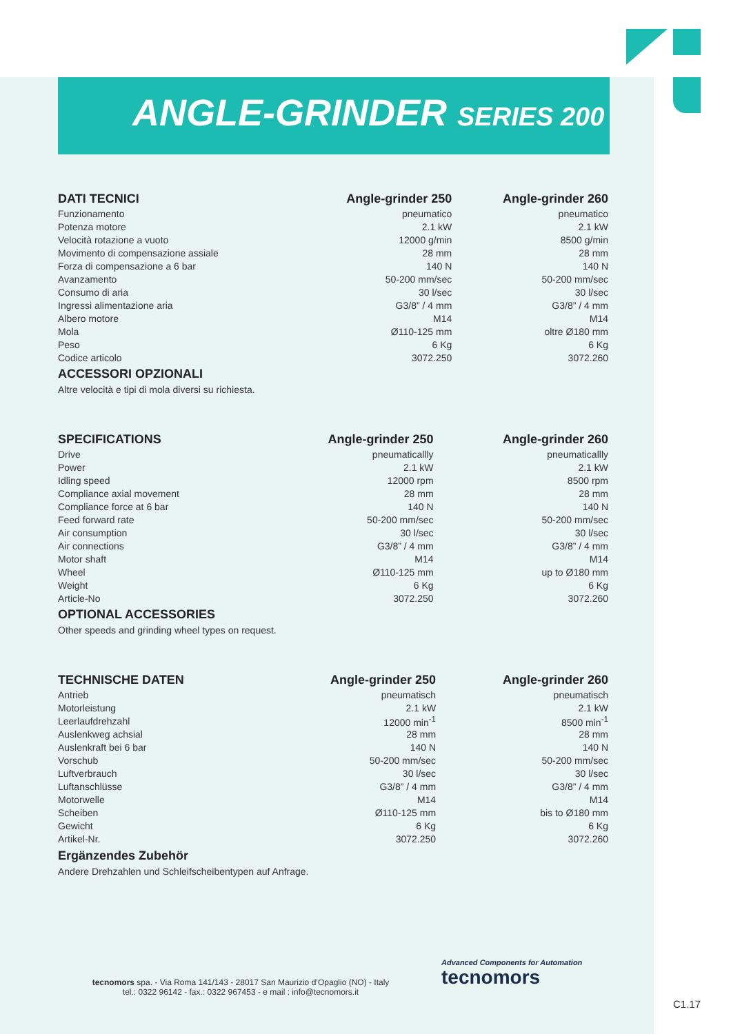ANGLE-GRINDER SERIES 200
| DATI TECNICI | Angle-grinder 250 | Angle-grinder 260 |
| --- | --- | --- |
| Funzionamento | pneumatico | pneumatico |
| Potenza motore | 2.1 kW | 2.1 kW |
| Velocità rotazione a vuoto | 12000 g/min | 8500 g/min |
| Movimento di compensazione assiale | 28 mm | 28 mm |
| Forza di compensazione a 6 bar | 140 N | 140 N |
| Avanzamento | 50-200 mm/sec | 50-200 mm/sec |
| Consumo di aria | 30 l/sec | 30 l/sec |
| Ingressi alimentazione aria | G3/8” / 4 mm | G3/8” / 4 mm |
| Albero motore | M14 | M14 |
| Mola | Ø110-125 mm | oltre Ø180 mm |
| Peso | 6 Kg | 6 Kg |
| Codice articolo | 3072.250 | 3072.260 |
ACCESSORI OPZIONALI
Altre velocità e tipi di mola diversi su richiesta.
| SPECIFICATIONS | Angle-grinder 250 | Angle-grinder 260 |
| --- | --- | --- |
| Drive | pneumaticallly | pneumaticallly |
| Power | 2.1 kW | 2.1 kW |
| Idling speed | 12000 rpm | 8500 rpm |
| Compliance axial movement | 28 mm | 28 mm |
| Compliance force at 6 bar | 140 N | 140 N |
| Feed forward rate | 50-200 mm/sec | 50-200 mm/sec |
| Air consumption | 30 l/sec | 30 l/sec |
| Air connections | G3/8” / 4 mm | G3/8” / 4 mm |
| Motor shaft | M14 | M14 |
| Wheel | Ø110-125 mm | up to Ø180 mm |
| Weight | 6 Kg | 6 Kg |
| Article-No | 3072.250 | 3072.260 |
OPTIONAL ACCESSORIES
Other speeds and grinding wheel types on request.
| TECHNISCHE DATEN | Angle-grinder 250 | Angle-grinder 260 |
| --- | --- | --- |
| Antrieb | pneumatisch | pneumatisch |
| Motorleistung | 2.1 kW | 2.1 kW |
| Leerlaufdrehzahl | 12000 min<sup>-1</sup> | 8500 min<sup>-1</sup> |
| Auslenkweg achsial | 28 mm | 28 mm |
| Auslenkraft bei 6 bar | 140 N | 140 N |
| Vorschub | 50-200 mm/sec | 50-200 mm/sec |
| Luftverbrauch | 30 l/sec | 30 l/sec |
| Luftanschlüsse | G3/8” / 4 mm | G3/8” / 4 mm |
| Motorwelle | M14 | M14 |
| Scheiben | Ø110-125 mm | bis to Ø180 mm |
| Gewicht | 6 Kg | 6 Kg |
| Artikel-Nr. | 3072.250 | 3072.260 |
Ergänzendes Zubehör
Andere Drehzahlen und Schleifscheibentypen auf Anfrage.
tecnomors spa. - Via Roma 141/143 - 28017 San Maurizio d’Opaglio (NO) - Italy
tel.: 0322 96142 - fax.: 0322 967453 - e mail : info@tecnomors.it
Advanced Components for Automation
tecnomors
C1.17